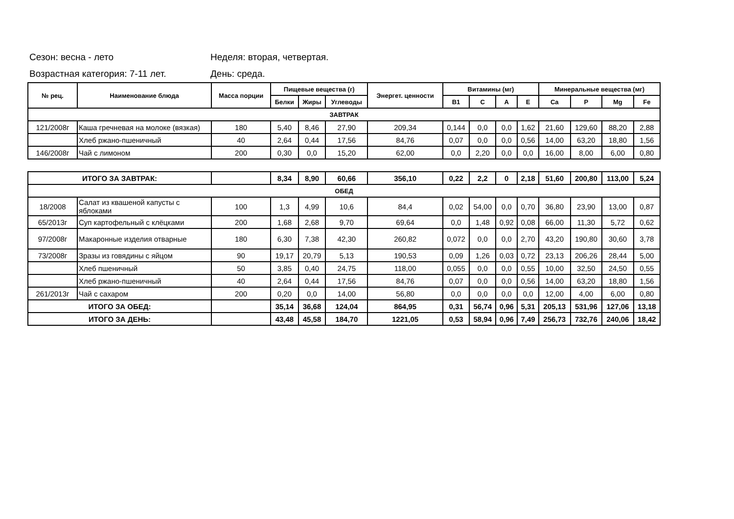Сезон: весна - лето Неделя: вторая, четвертая.
Возрастная категория: 7-11 лет. День: среда.
| № рец. | Наименование блюда | Масса порции | Пищевые вещества (г) | | | Энергет. ценности | Витамины (мг) | | | | Минеральные вещества (мг) | | | |
| --- | --- | --- | --- | --- | --- | --- | --- | --- | --- | --- | --- | --- | --- | --- |
| | | | Белки | Жиры | Углеводы | | B1 | C | A | E | Ca | P | Mg | Fe |
| ЗАВТРАК | | | | | | | | | | | | | | |
| 121/2008г | Каша гречневая на молоке (вязкая) | 180 | 5,40 | 8,46 | 27,90 | 209,34 | 0,144 | 0,0 | 0,0 | 1,62 | 21,60 | 129,60 | 88,20 | 2,88 |
| | Хлеб ржано-пшеничный | 40 | 2,64 | 0,44 | 17,56 | 84,76 | 0,07 | 0,0 | 0,0 | 0,56 | 14,00 | 63,20 | 18,80 | 1,56 |
| 146/2008г | Чай с лимоном | 200 | 0,30 | 0,0 | 15,20 | 62,00 | 0,0 | 2,20 | 0,0 | 0,0 | 16,00 | 8,00 | 6,00 | 0,80 |
| ИТОГО ЗА ЗАВТРАК: | | | 8,34 | 8,90 | 60,66 | 356,10 | 0,22 | 2,2 | 0 | 2,18 | 51,60 | 200,80 | 113,00 | 5,24 |
| ОБЕД | | | | | | | | | | | | | | |
| 18/2008 | Салат из квашеной капусты с яблоками | 100 | 1,3 | 4,99 | 10,6 | 84,4 | 0,02 | 54,00 | 0,0 | 0,70 | 36,80 | 23,90 | 13,00 | 0,87 |
| 65/2013г | Суп картофельный с клёцками | 200 | 1,68 | 2,68 | 9,70 | 69,64 | 0,0 | 1,48 | 0,92 | 0,08 | 66,00 | 11,30 | 5,72 | 0,62 |
| 97/2008г | Макаронные изделия отварные | 180 | 6,30 | 7,38 | 42,30 | 260,82 | 0,072 | 0,0 | 0,0 | 2,70 | 43,20 | 190,80 | 30,60 | 3,78 |
| 73/2008г | Зразы из говядины с яйцом | 90 | 19,17 | 20,79 | 5,13 | 190,53 | 0,09 | 1,26 | 0,03 | 0,72 | 23,13 | 206,26 | 28,44 | 5,00 |
| | Хлеб пшеничный | 50 | 3,85 | 0,40 | 24,75 | 118,00 | 0,055 | 0,0 | 0,0 | 0,55 | 10,00 | 32,50 | 24,50 | 0,55 |
| | Хлеб ржано-пшеничный | 40 | 2,64 | 0,44 | 17,56 | 84,76 | 0,07 | 0,0 | 0,0 | 0,56 | 14,00 | 63,20 | 18,80 | 1,56 |
| 261/2013г | Чай с сахаром | 200 | 0,20 | 0,0 | 14,00 | 56,80 | 0,0 | 0,0 | 0,0 | 0,0 | 12,00 | 4,00 | 6,00 | 0,80 |
| ИТОГО ЗА ОБЕД: | | | 35,14 | 36,68 | 124,04 | 864,95 | 0,31 | 56,74 | 0,96 | 5,31 | 205,13 | 531,96 | 127,06 | 13,18 |
| ИТОГО ЗА ДЕНЬ: | | | 43,48 | 45,58 | 184,70 | 1221,05 | 0,53 | 58,94 | 0,96 | 7,49 | 256,73 | 732,76 | 240,06 | 18,42 |